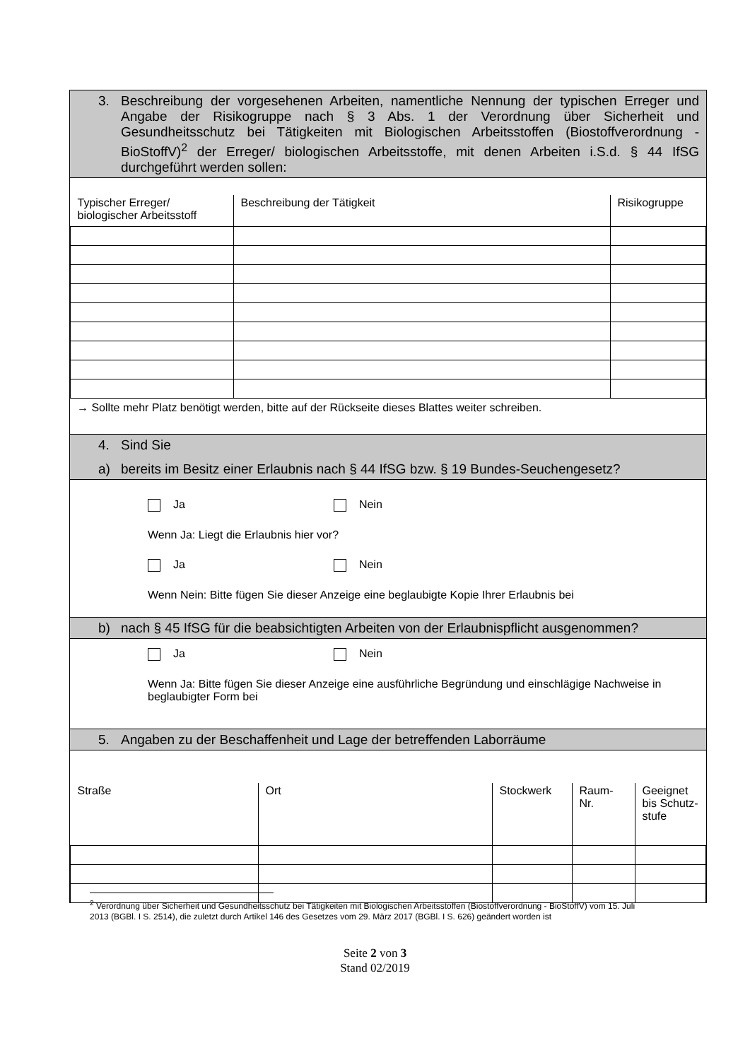3. Beschreibung der vorgesehenen Arbeiten, namentliche Nennung der typischen Erreger und Angabe der Risikogruppe nach § 3 Abs. 1 der Verordnung über Sicherheit und Gesundheitsschutz bei Tätigkeiten mit Biologischen Arbeitsstoffen (Biostoffverordnung - BioStoffV)<sup>2</sup> der Erreger/ biologischen Arbeitsstoffe, mit denen Arbeiten i.S.d. § 44 IfSG durchgeführt werden sollen:
| Typischer Erreger/ biologischer Arbeitsstoff | Beschreibung der Tätigkeit | Risikogruppe |
→ Sollte mehr Platz benötigt werden, bitte auf der Rückseite dieses Blattes weiter schreiben.
4. Sind Sie
a) bereits im Besitz einer Erlaubnis nach § 44 IfSG bzw. § 19 Bundes-Seuchengesetz?
Ja Nein
Wenn Ja: Liegt die Erlaubnis hier vor?
Ja Nein
Wenn Nein: Bitte fügen Sie dieser Anzeige eine beglaubigte Kopie Ihrer Erlaubnis bei
b) nach § 45 IfSG für die beabsichtigten Arbeiten von der Erlaubnispflicht ausgenommen?
Ja Nein
Wenn Ja: Bitte fügen Sie dieser Anzeige eine ausführliche Begründung und einschlägige Nachweise in beglaubigter Form bei
5. Angaben zu der Beschaffenheit und Lage der betreffenden Laborräume
| Straße | Ort | Stockwerk | Raum-Nr. | Geeignet bis Schutz-stufe |
<sup>2</sup> Verordnung über Sicherheit und Gesundheitsschutz bei Tätigkeiten mit Biologischen Arbeitsstoffen (Biostoffverordnung - BioStoffV) vom 15. Juli 2013 (BGBl. I S. 2514), die zuletzt durch Artikel 146 des Gesetzes vom 29. März 2017 (BGBl. I S. 626) geändert worden ist
Seite 2 von 3
Stand 02/2019